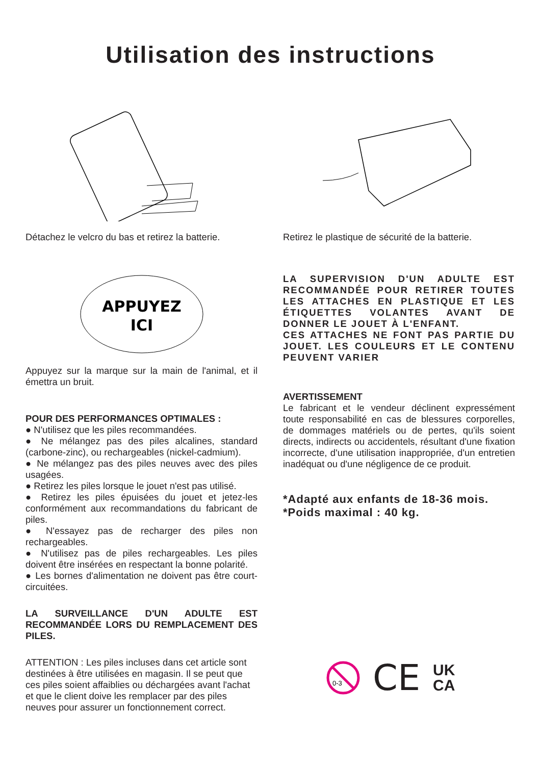Utilisation des instructions
Détachez le velcro du bas et retirez la batterie.
Retirez le plastique de sécurité de la batterie.
APPUYEZ
ICI
Appuyez sur la marque sur la main de l'animal, et il émettra un bruit.
POUR DES PERFORMANCES OPTIMALES :
● N'utilisez que les piles recommandées.
● Ne mélangez pas des piles alcalines, standard (carbone-zinc), ou rechargeables (nickel-cadmium).
● Ne mélangez pas des piles neuves avec des piles usagées.
● Retirez les piles lorsque le jouet n'est pas utilisé.
● Retirez les piles épuisées du jouet et jetez-les conformément aux recommandations du fabricant de piles.
● N'essayez pas de recharger des piles non rechargeables.
● N'utilisez pas de piles rechargeables. Les piles doivent être insérées en respectant la bonne polarité.
● Les bornes d'alimentation ne doivent pas être court-circuitées.
LA SURVEILLANCE D'UN ADULTE EST RECOMMANDÉE LORS DU REMPLACEMENT DES PILES.
ATTENTION : Les piles incluses dans cet article sont destinées à être utilisées en magasin. Il se peut que ces piles soient affaiblies ou déchargées avant l'achat et que le client doive les remplacer par des piles neuves pour assurer un fonctionnement correct.
LA SUPERVISION D'UN ADULTE EST RECOMMANDÉE POUR RETIRER TOUTES LES ATTACHES EN PLASTIQUE ET LES ÉTIQUETTES VOLANTES AVANT DE DONNER LE JOUET À L'ENFANT.
CES ATTACHES NE FONT PAS PARTIE DU JOUET. LES COULEURS ET LE CONTENU PEUVENT VARIER
AVERTISSEMENT
Le fabricant et le vendeur déclinent expressément toute responsabilité en cas de blessures corporelles, de dommages matériels ou de pertes, qu'ils soient directs, indirects ou accidentels, résultant d'une fixation incorrecte, d'une utilisation inappropriée, d'un entretien inadéquat ou d'une négligence de ce produit.
*Adapté aux enfants de 18-36 mois.
*Poids maximal : 40 kg.
0-3
CE UK
CA